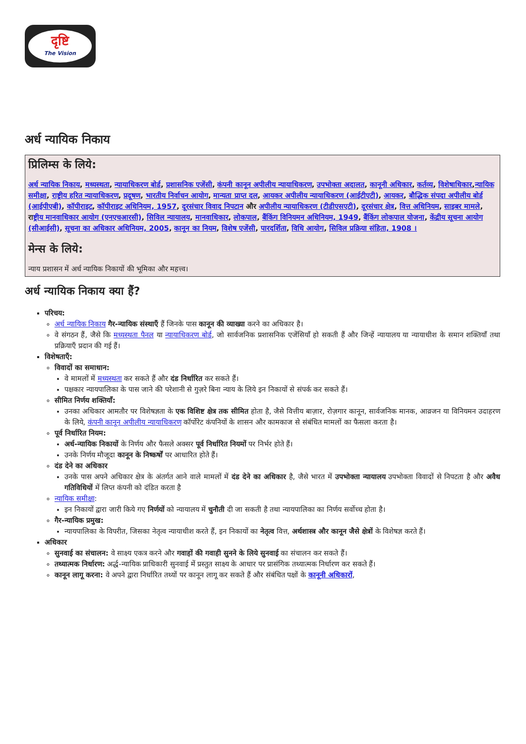दृष्टि
The Vision
अर्ध न्यायिक निकाय
प्रिलिम्स के लिये:
अर्ध न्यायिक निकाय, मध्यस्थता, न्यायाधिकरण बोर्ड, प्रशासनिक एजेंसी, कंपनी कानून अपीलीय न्यायाधिकरण, उपभोक्ता अदालत, कानूनी अधिकार, कर्तव्य, विशेषाधिकार,न्यायिक समीक्षा, राष्ट्रीय हरित न्यायाधिकरण, प्रदूषण, भारतीय निर्वाचन आयोग, मान्यता प्राप्त दल, आयकर अपीलीय न्यायाधिकरण (आईटीएटी), आयकर, बौद्धिक संपदा अपीलीय बोर्ड (आईपीएबी), कॉपीराइट, कॉपीराइट अधिनियम, 1957, दूरसंचार विवाद निपटान और अपीलीय न्यायाधिकरण (टीडीएसएटी), दूरसंचार क्षेत्र, वित्त अधिनियम, साइबर मामले, राष्ट्रीय मानवाधिकार आयोग (एनएचआरसी), सिविल न्यायालय, मानवाधिकार, लोकपाल, बैंकिंग विनियमन अधिनियम, 1949, बैंकिंग लोकपाल योजना, केंद्रीय सूचना आयोग (सीआईसी), सूचना का अधिकार अधिनियम, 2005, कानून का नियम, विशेष एजेंसी, पारदर्शिता, विधि आयोग, सिविल प्रक्रिया संहिता, 1908 ।
मेन्स के लिये:
न्याय प्रशासन में अर्ध न्यायिक निकायों की भूमिका और महत्त्व।
अर्ध न्यायिक निकाय क्या हैं?
परिचय:
अर्ध न्यायिक निकाय गैर-न्यायिक संस्थाएँ हैं जिनके पास कानून की व्याख्या करने का अधिकार है।
वे संगठन हैं, जैसे कि मध्यस्थता पैनल या न्यायाधिकरण बोर्ड, जो सार्वजनिक प्रशासनिक एजेंसियाँ हो सकती हैं और जिन्हें न्यायालय या न्यायाधीश के समान शक्तियाँ तथा प्रक्रियाएँ प्रदान की गई हैं।
विशेषताएँ:
विवादों का समाधान:
वे मामलों में मध्यस्थता कर सकते हैं और दंड निर्धारित कर सकते हैं।
पक्षकार न्यायपालिका के पास जाने की परेशानी से गुज़रे बिना न्याय के लिये इन निकायों से संपर्क कर सकते हैं।
सीमित निर्णय शक्तियाँ:
उनका अधिकार आमतौर पर विशेषज्ञता के एक विशिष्ट क्षेत्र तक सीमित होता है, जैसे वित्तीय बाज़ार, रोज़गार कानून, सार्वजनिक मानक, आव्रजन या विनियमन उदाहरण के लिये, कंपनी कानून अपीलीय न्यायाधिकरण कॉर्पोरेट कंपनियों के शासन और कामकाज से संबंधित मामलों का फैसला करता है।
पूर्व निर्धारित नियम:
अर्ध-न्यायिक निकायों के निर्णय और फैसले अक्सर पूर्व निर्धारित नियमों पर निर्भर होते हैं।
उनके निर्णय मौजूदा कानून के निष्कर्षों पर आधारित होते हैं।
दंड देने का अधिकार
उनके पास अपने अधिकार क्षेत्र के अंतर्गत आने वाले मामलों में दंड देने का अधिकार है, जैसे भारत में उपभोक्ता न्यायालय उपभोक्ता विवादों से निपटता है और अवैध गतिविधियों में लिप्त कंपनी को दंडित करता है
न्यायिक समीक्षा:
इन निकायों द्वारा जारी किये गए निर्णयों को न्यायालय में चुनौती दी जा सकती है तथा न्यायपालिका का निर्णय सर्वोच्च होता है।
गैर-न्यायिक प्रमुख:
न्यायपालिका के विपरीत, जिसका नेतृत्व न्यायाधीश करते हैं, इन निकायों का नेतृत्व वित्त, अर्थशास्त्र और कानून जैसे क्षेत्रों के विशेषज्ञ करते हैं।
अधिकार
सुनवाई का संचालन: वे साक्ष्य एकत्र करने और गवाहों की गवाही सुनने के लिये सुनवाई का संचालन कर सकते हैं।
तथ्यात्मक निर्धारण: अर्द्ध-न्यायिक प्राधिकारी सुनवाई में प्रस्तुत साक्ष्य के आधार पर प्रासंगिक तथ्यात्मक निर्धारण कर सकते हैं।
कानून लागू करना: वे अपने द्वारा निर्धारित तथ्यों पर कानून लागू कर सकते हैं और संबंधित पक्षों के कानूनी अधिकारों,